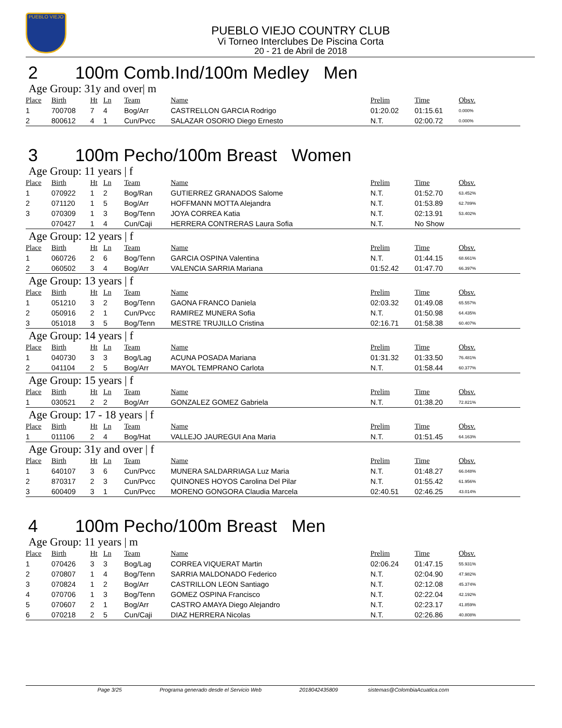PUEBLO VIEJO
PUEBLO VIEJO COUNTRY CLUB
Vi Torneo Interclubes De Piscina Corta
20 - 21 de Abril de 2018
2 100m Comb.Ind/100m Medley Men
Age Group: 31y and over| m
| Place | Birth | Ht | Ln | Team | Name | Prelim | Time | Obsv. |
| --- | --- | --- | --- | --- | --- | --- | --- | --- |
| 1 | 700708 | 7 | 4 | Bog/Arr | CASTRELLON GARCIA Rodrigo | 01:20.02 | 01:15.61 | 0.000% |
| 2 | 800612 | 4 | 1 | Cun/Pvcc | SALAZAR OSORIO Diego Ernesto | N.T. | 02:00.72 | 0.000% |
3 100m Pecho/100m Breast Women
Age Group: 11 years | f
| Place | Birth | Ht | Ln | Team | Name | Prelim | Time | Obsv. |
| --- | --- | --- | --- | --- | --- | --- | --- | --- |
| 1 | 070922 | 1 | 2 | Bog/Ran | GUTIERREZ GRANADOS Salome | N.T. | 01:52.70 | 63.452% |
| 2 | 071120 | 1 | 5 | Bog/Arr | HOFFMANN MOTTA Alejandra | N.T. | 01:53.89 | 62.789% |
| 3 | 070309 | 1 | 3 | Bog/Tenn | JOYA CORREA Katia | N.T. | 02:13.91 | 53.402% |
| | 070427 | 1 | 4 | Cun/Caji | HERRERA CONTRERAS Laura Sofia | N.T. | No Show | |
Age Group: 12 years | f
| Place | Birth | Ht | Ln | Team | Name | Prelim | Time | Obsv. |
| --- | --- | --- | --- | --- | --- | --- | --- | --- |
| 1 | 060726 | 2 | 6 | Bog/Tenn | GARCIA OSPINA Valentina | N.T. | 01:44.15 | 68.661% |
| 2 | 060502 | 3 | 4 | Bog/Arr | VALENCIA SARRIA Mariana | 01:52.42 | 01:47.70 | 66.397% |
Age Group: 13 years | f
| Place | Birth | Ht | Ln | Team | Name | Prelim | Time | Obsv. |
| --- | --- | --- | --- | --- | --- | --- | --- | --- |
| 1 | 051210 | 3 | 2 | Bog/Tenn | GAONA FRANCO Daniela | 02:03.32 | 01:49.08 | 65.557% |
| 2 | 050916 | 2 | 1 | Cun/Pvcc | RAMIREZ MUNERA Sofia | N.T. | 01:50.98 | 64.435% |
| 3 | 051018 | 3 | 5 | Bog/Tenn | MESTRE TRUJILLO Cristina | 02:16.71 | 01:58.38 | 60.407% |
Age Group: 14 years | f
| Place | Birth | Ht | Ln | Team | Name | Prelim | Time | Obsv. |
| --- | --- | --- | --- | --- | --- | --- | --- | --- |
| 1 | 040730 | 3 | 3 | Bog/Lag | ACUNA POSADA Mariana | 01:31.32 | 01:33.50 | 76.481% |
| 2 | 041104 | 2 | 5 | Bog/Arr | MAYOL TEMPRANO Carlota | N.T. | 01:58.44 | 60.377% |
Age Group: 15 years | f
| Place | Birth | Ht | Ln | Team | Name | Prelim | Time | Obsv. |
| --- | --- | --- | --- | --- | --- | --- | --- | --- |
| 1 | 030521 | 2 | 2 | Bog/Arr | GONZALEZ GOMEZ Gabriela | N.T. | 01:38.20 | 72.821% |
Age Group: 17 - 18 years | f
| Place | Birth | Ht | Ln | Team | Name | Prelim | Time | Obsv. |
| --- | --- | --- | --- | --- | --- | --- | --- | --- |
| 1 | 011106 | 2 | 4 | Bog/Hat | VALLEJO JAUREGUI Ana Maria | N.T. | 01:51.45 | 64.163% |
Age Group: 31y and over | f
| Place | Birth | Ht | Ln | Team | Name | Prelim | Time | Obsv. |
| --- | --- | --- | --- | --- | --- | --- | --- | --- |
| 1 | 640107 | 3 | 6 | Cun/Pvcc | MUNERA SALDARRIAGA Luz Maria | N.T. | 01:48.27 | 66.048% |
| 2 | 870317 | 2 | 3 | Cun/Pvcc | QUINONES HOYOS Carolina Del Pilar | N.T. | 01:55.42 | 61.956% |
| 3 | 600409 | 3 | 1 | Cun/Pvcc | MORENO GONGORA Claudia Marcela | 02:40.51 | 02:46.25 | 43.014% |
4 100m Pecho/100m Breast Men
Age Group: 11 years | m
| Place | Birth | Ht | Ln | Team | Name | Prelim | Time | Obsv. |
| --- | --- | --- | --- | --- | --- | --- | --- | --- |
| 1 | 070426 | 3 | 3 | Bog/Lag | CORREA VIQUERAT Martin | 02:06.24 | 01:47.15 | 55.931% |
| 2 | 070807 | 1 | 4 | Bog/Tenn | SARRIA MALDONADO Federico | N.T. | 02:04.90 | 47.982% |
| 3 | 070824 | 1 | 2 | Bog/Arr | CASTRILLON LEON Santiago | N.T. | 02:12.08 | 45.374% |
| 4 | 070706 | 1 | 3 | Bog/Tenn | GOMEZ OSPINA Francisco | N.T. | 02:22.04 | 42.192% |
| 5 | 070607 | 2 | 1 | Bog/Arr | CASTRO AMAYA Diego Alejandro | N.T. | 02:23.17 | 41.859% |
| 6 | 070218 | 2 | 5 | Cun/Caji | DIAZ HERRERA Nicolas | N.T. | 02:26.86 | 40.808% |
Page 3/25 Programa generado desde el Servicio Web 2018042435809 sistemas@ColombiaAcuatica.com